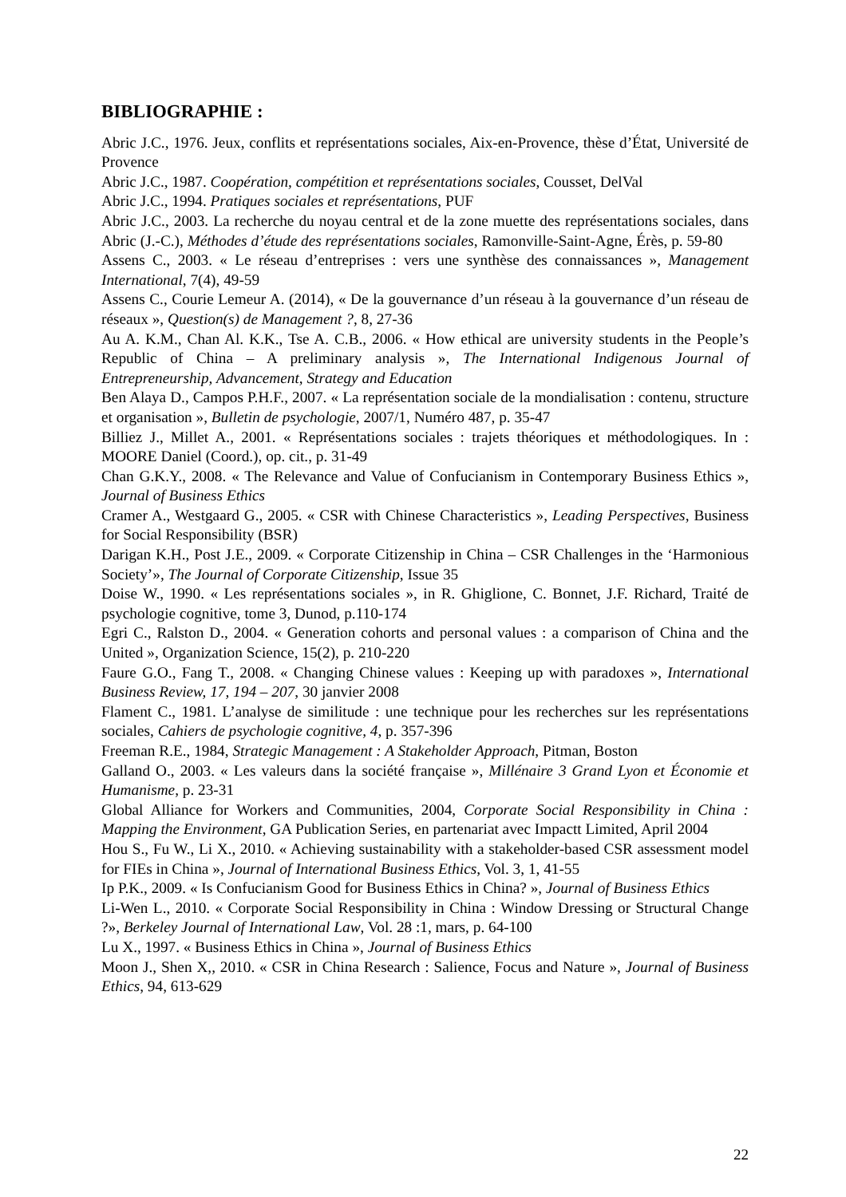BIBLIOGRAPHIE :
Abric J.C., 1976. Jeux, conflits et représentations sociales, Aix-en-Provence, thèse d’État, Université de Provence
Abric J.C., 1987. Coopération, compétition et représentations sociales, Cousset, DelVal
Abric J.C., 1994. Pratiques sociales et représentations, PUF
Abric J.C., 2003. La recherche du noyau central et de la zone muette des représentations sociales, dans Abric (J.-C.), Méthodes d’étude des représentations sociales, Ramonville-Saint-Agne, Érès, p. 59-80
Assens C., 2003. « Le réseau d’entreprises : vers une synthèse des connaissances », Management International, 7(4), 49-59
Assens C., Courie Lemeur A. (2014), « De la gouvernance d’un réseau à la gouvernance d’un réseau de réseaux », Question(s) de Management ?, 8, 27-36
Au A. K.M., Chan Al. K.K., Tse A. C.B., 2006. « How ethical are university students in the People’s Republic of China – A preliminary analysis », The International Indigenous Journal of Entrepreneurship, Advancement, Strategy and Education
Ben Alaya D., Campos P.H.F., 2007. « La représentation sociale de la mondialisation : contenu, structure et organisation », Bulletin de psychologie, 2007/1, Numéro 487, p. 35-47
Billiez J., Millet A., 2001. « Représentations sociales : trajets théoriques et méthodologiques. In : MOORE Daniel (Coord.), op. cit., p. 31-49
Chan G.K.Y., 2008. « The Relevance and Value of Confucianism in Contemporary Business Ethics », Journal of Business Ethics
Cramer A., Westgaard G., 2005. « CSR with Chinese Characteristics », Leading Perspectives, Business for Social Responsibility (BSR)
Darigan K.H., Post J.E., 2009. « Corporate Citizenship in China – CSR Challenges in the ‘Harmonious Society’», The Journal of Corporate Citizenship, Issue 35
Doise W., 1990. « Les représentations sociales », in R. Ghiglione, C. Bonnet, J.F. Richard, Traité de psychologie cognitive, tome 3, Dunod, p.110-174
Egri C., Ralston D., 2004. « Generation cohorts and personal values : a comparison of China and the United », Organization Science, 15(2), p. 210-220
Faure G.O., Fang T., 2008. « Changing Chinese values : Keeping up with paradoxes », International Business Review, 17, 194 – 207, 30 janvier 2008
Flament C., 1981. L’analyse de similitude : une technique pour les recherches sur les représentations sociales, Cahiers de psychologie cognitive, 4, p. 357-396
Freeman R.E., 1984, Strategic Management : A Stakeholder Approach, Pitman, Boston
Galland O., 2003. « Les valeurs dans la société française », Millénaire 3 Grand Lyon et Économie et Humanisme, p. 23-31
Global Alliance for Workers and Communities, 2004, Corporate Social Responsibility in China : Mapping the Environment, GA Publication Series, en partenariat avec Impactt Limited, April 2004
Hou S., Fu W., Li X., 2010. « Achieving sustainability with a stakeholder-based CSR assessment model for FIEs in China », Journal of International Business Ethics, Vol. 3, 1, 41-55
Ip P.K., 2009. « Is Confucianism Good for Business Ethics in China? », Journal of Business Ethics
Li-Wen L., 2010. « Corporate Social Responsibility in China : Window Dressing or Structural Change ?», Berkeley Journal of International Law, Vol. 28 :1, mars, p. 64-100
Lu X., 1997. « Business Ethics in China », Journal of Business Ethics
Moon J., Shen X,, 2010. « CSR in China Research : Salience, Focus and Nature », Journal of Business Ethics, 94, 613-629
22